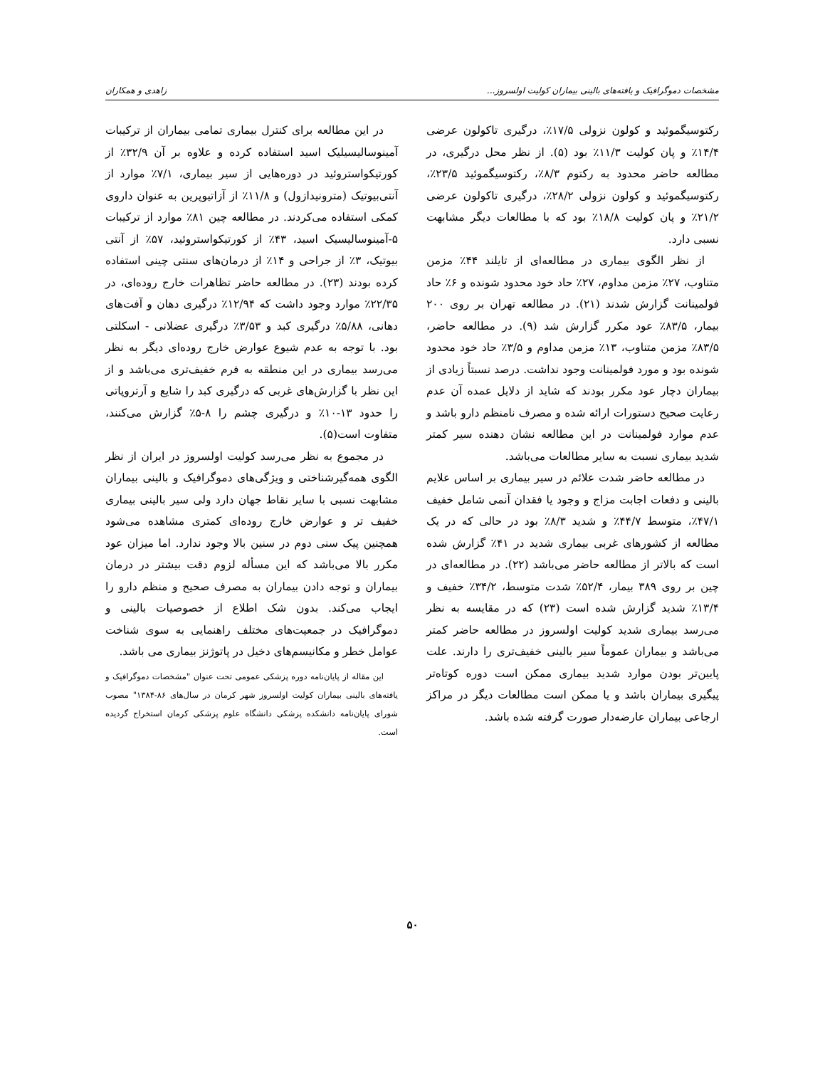مشخصات دموگرافیک و یافته‌های بالینی بیماران کولیت اولسروز... زاهدی و همکاران
رکتوسیگموئید و کولون نزولی ۱۷/۵٪، درگیری تاکولون عرضی ۱۴/۴٪ و پان کولیت ۱۱/۳٪ بود (۵). از نظر محل درگیری، در مطالعه حاضر محدود به رکتوم ۸/۳٪، رکتوسیگموئید ۲۳/۵٪، رکتوسیگموئید و کولون نزولی ۲۸/۲٪، درگیری تاکولون عرضی ۲۱/۲٪ و پان کولیت ۱۸/۸٪ بود که با مطالعات دیگر مشابهت نسبی دارد.
از نظر الگوی بیماری در مطالعه‌ای از تایلند ۴۴٪ مزمن متناوب، ۲۷٪ مزمن مداوم، ۲۷٪ حاد خود محدود شونده و ۶٪ حاد فولمینانت گزارش شدند (۲۱). در مطالعه تهران بر روی ۲۰۰ بیمار، ۸۳/۵٪ عود مکرر گزارش شد (۹). در مطالعه حاضر، ۸۳/۵٪ مزمن متناوب، ۱۳٪ مزمن مداوم و ۳/۵٪ حاد خود محدود شونده بود و مورد فولمینانت وجود نداشت. درصد نسبتاً زیادی از بیماران دچار عود مکرر بودند که شاید از دلایل عمده آن عدم رعایت صحیح دستورات ارائه شده و مصرف نامنظم دارو باشد و عدم موارد فولمینانت در این مطالعه نشان دهنده سیر کمتر شدید بیماری نسبت به سایر مطالعات می‌باشد.
در مطالعه حاضر شدت علائم در سیر بیماری بر اساس علایم بالینی و دفعات اجابت مزاج و وجود یا فقدان آنمی شامل خفیف ۴۷/۱٪، متوسط ۴۴/۷٪ و شدید ۸/۳٪ بود در حالی که در یک مطالعه از کشورهای غربی بیماری شدید در ۴۱٪ گزارش شده است که بالاتر از مطالعه حاضر می‌باشد (۲۲). در مطالعه‌ای در چین بر روی ۳۸۹ بیمار، ۵۲/۴٪ شدت متوسط، ۳۴/۲٪ خفیف و ۱۳/۴٪ شدید گزارش شده است (۲۳) که در مقایسه به نظر می‌رسد بیماری شدید کولیت اولسروز در مطالعه حاضر کمتر می‌باشد و بیماران عموماً سیر بالینی خفیف‌تری را دارند. علت پایین‌تر بودن موارد شدید بیماری ممکن است دوره کوتاه‌تر پیگیری بیماران باشد و یا ممکن است مطالعات دیگر در مراکز ارجاعی بیماران عارضه‌دار صورت گرفته شده باشد.
در این مطالعه برای کنترل بیماری تمامی بیماران از ترکیبات آمینوسالیسیلیک اسید استفاده کرده و علاوه بر آن ۳۲/۹٪ از کورتیکواستروئید در دوره‌هایی از سیر بیماری، ۷/۱٪ موارد از آنتی‌بیوتیک (مترونیدازول) و ۱۱/۸٪ از آزاتیوپرین به عنوان داروی کمکی استفاده می‌کردند. در مطالعه چین ۸۱٪ موارد از ترکیبات ۵-آمینوسالیسیک اسید، ۴۳٪ از کورتیکواستروئید، ۵۷٪ از آنتی بیوتیک، ۳٪ از جراحی و ۱۴٪ از درمان‌های سنتی چینی استفاده کرده بودند (۲۳). در مطالعه حاضر تظاهرات خارج روده‌ای، در ۲۲/۳۵٪ موارد وجود داشت که ۱۲/۹۴٪ درگیری دهان و آفت‌های دهانی، ۵/۸۸٪ درگیری کبد و ۳/۵۳٪ درگیری عضلانی - اسکلتی بود. با توجه به عدم شیوع عوارض خارج روده‌ای دیگر به نظر می‌رسد بیماری در این منطقه به فرم خفیف‌تری می‌باشد و از این نظر با گزارش‌های غربی که درگیری کبد را شایع و آرتروپاتی را حدود ۱۳-۱۰٪ و درگیری چشم را ۸-۵٪ گزارش می‌کنند، متفاوت است(۵).
در مجموع به نظر می‌رسد کولیت اولسروز در ایران از نظر الگوی همه‌گیرشناختی و ویژگی‌های دموگرافیک و بالینی بیماران مشابهت نسبی با سایر نقاط جهان دارد ولی سیر بالینی بیماری خفیف تر و عوارض خارج روده‌ای کمتری مشاهده می‌شود همچنین پیک سنی دوم در سنین بالا وجود ندارد. اما میزان عود مکرر بالا می‌باشد که این مسأله لزوم دقت بیشتر در درمان بیماران و توجه دادن بیماران به مصرف صحیح و منظم دارو را ایجاب می‌کند. بدون شک اطلاع از خصوصیات بالینی و دموگرافیک در جمعیت‌های مختلف راهنمایی به سوی شناخت عوامل خطر و مکانیسم‌های دخیل در پاتوژنز بیماری می باشد.
این مقاله از پایان‌نامه دوره پزشکی عمومی تحت عنوان "مشخصات دموگرافیک و یافته‌های بالینی بیماران کولیت اولسروز شهر کرمان در سال‌های ۸۶-۱۳۸۴" مصوب شورای پایان‌نامه دانشکده پزشکی دانشگاه علوم پزشکی کرمان استخراج گردیده است.
۵۰